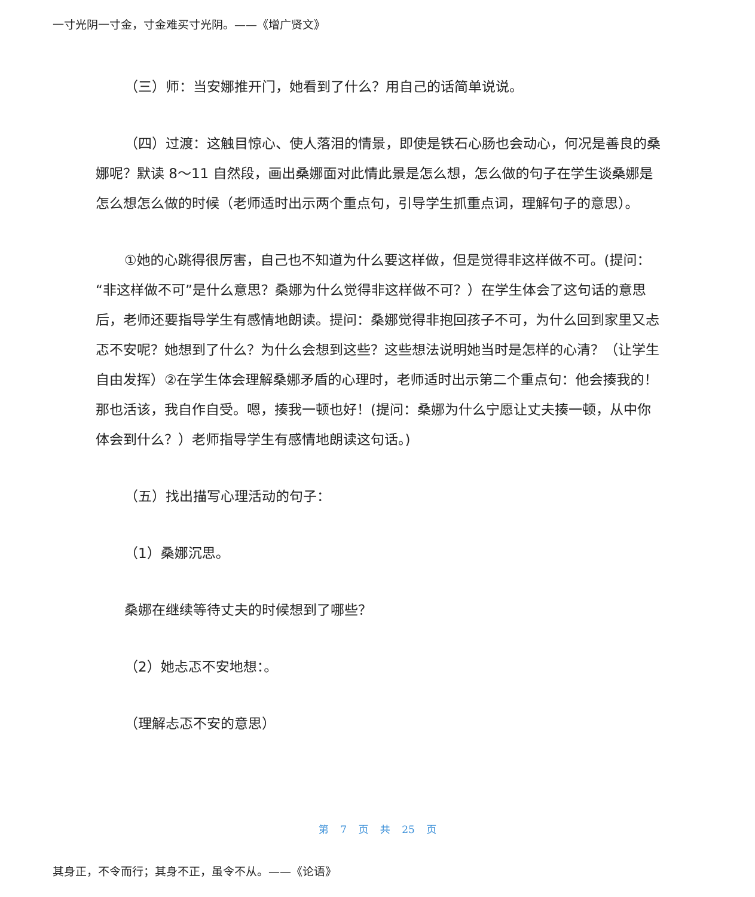一寸光阴一寸金，寸金难买寸光阴。——《增广贤文》
（三）师：当安娜推开门，她看到了什么？用自己的话简单说说。
（四）过渡：这触目惊心、使人落泪的情景，即使是铁石心肠也会动心，何况是善良的桑娜呢？默读 8～11 自然段，画出桑娜面对此情此景是怎么想，怎么做的句子在学生谈桑娜是怎么想怎么做的时候（老师适时出示两个重点句，引导学生抓重点词，理解句子的意思）。
①她的心跳得很厉害，自己也不知道为什么要这样做，但是觉得非这样做不可。(提问：“非这样做不可”是什么意思？桑娜为什么觉得非这样做不可？）在学生体会了这句话的意思后，老师还要指导学生有感情地朗读。提问：桑娜觉得非抱回孩子不可，为什么回到家里又忐忑不安呢？她想到了什么？为什么会想到这些？这些想法说明她当时是怎样的心清？（让学生自由发挥）②在学生体会理解桑娜矛盾的心理时，老师适时出示第二个重点句：他会揍我的！那也活该，我自作自受。嗯，揍我一顿也好！(提问：桑娜为什么宁愿让丈夫揍一顿，从中你体会到什么？）老师指导学生有感情地朗读这句话。)
（五）找出描写心理活动的句子：
（1）桑娜沉思。
桑娜在继续等待丈夫的时候想到了哪些？
（2）她忐忑不安地想：。
（理解忐忑不安的意思）
第 7 页 共 25 页
其身正，不令而行；其身不正，虽令不从。——《论语》